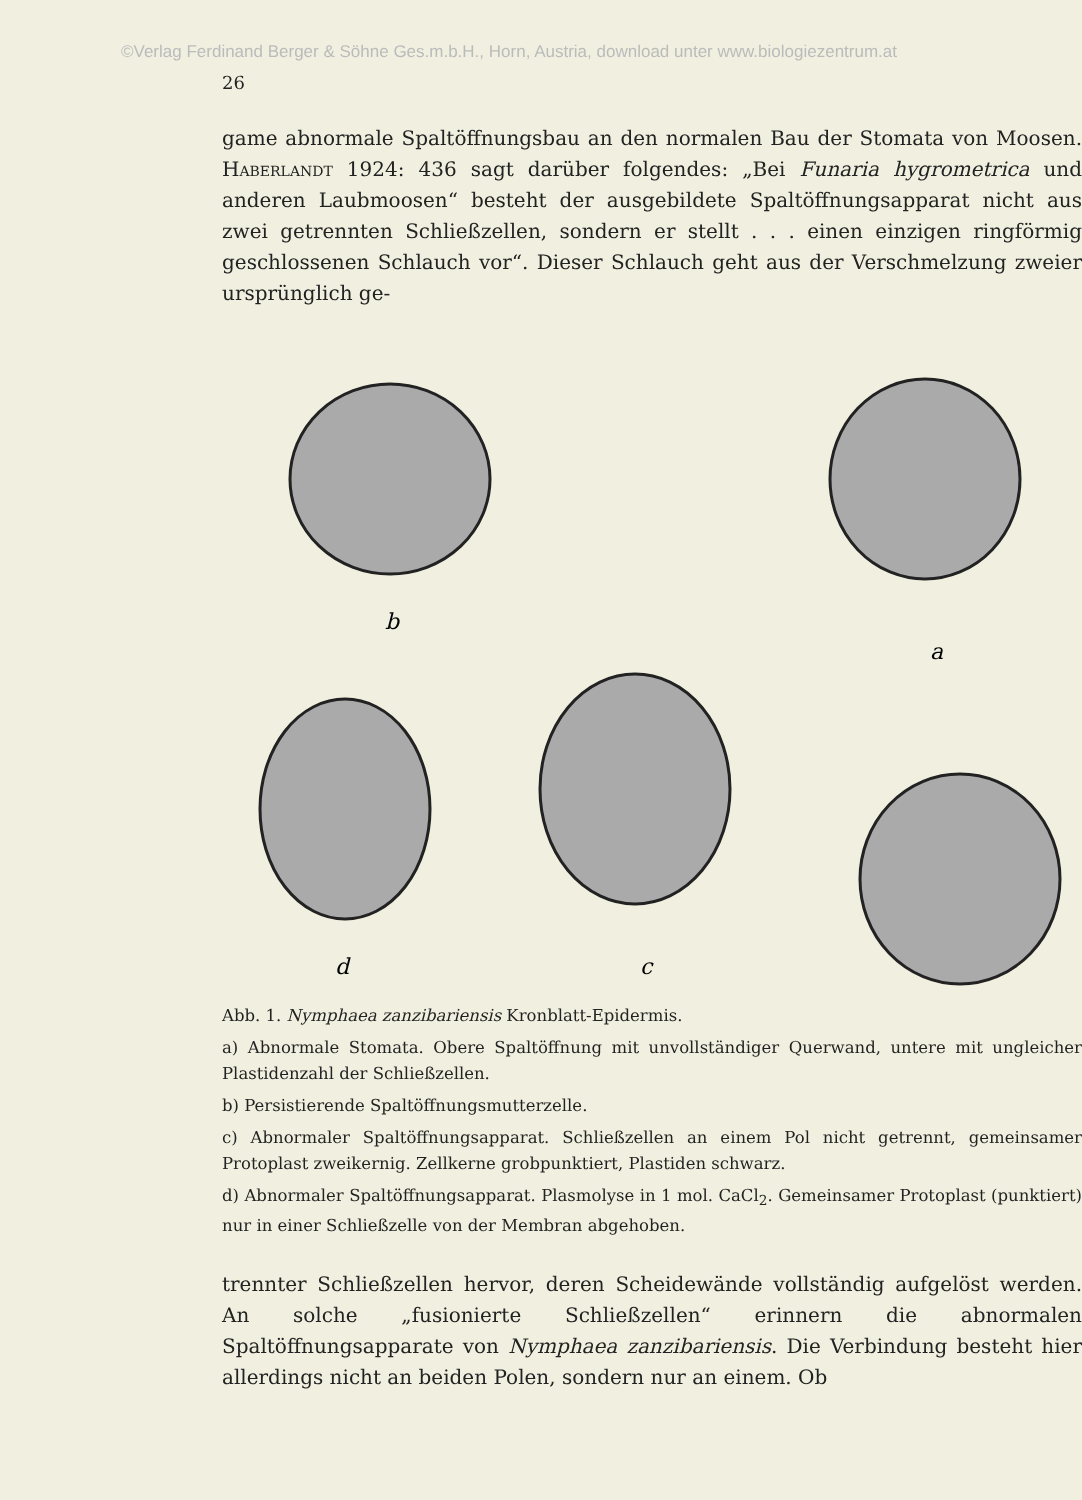©Verlag Ferdinand Berger & Söhne Ges.m.b.H., Horn, Austria, download unter www.biologiezentrum.at
26
game abnormale Spaltöffnungsbau an den normalen Bau der Stomata von Moosen. Haberlandt 1924: 436 sagt darüber folgendes: „Bei Funaria hygrometrica und anderen Laubmoosen“ besteht der ausgebildete Spaltöffnungsapparat nicht aus zwei getrennten Schließzellen, sondern er stellt . . . einen einzigen ringförmig geschlossenen Schlauch vor“. Dieser Schlauch geht aus der Verschmelzung zweier ursprünglich ge-
b
a
d
c
Abb. 1. Nymphaea zanzibariensis Kronblatt-Epidermis.
a) Abnormale Stomata. Obere Spaltöffnung mit unvollständiger Querwand, untere mit ungleicher Plastidenzahl der Schließzellen.
b) Persistierende Spaltöffnungsmutterzelle.
c) Abnormaler Spaltöffnungsapparat. Schließzellen an einem Pol nicht getrennt, gemeinsamer Protoplast zweikernig. Zellkerne grobpunktiert, Plastiden schwarz.
d) Abnormaler Spaltöffnungsapparat. Plasmolyse in 1 mol. CaCl<sub>2</sub>. Gemeinsamer Protoplast (punktiert) nur in einer Schließzelle von der Membran abgehoben.
trennter Schließzellen hervor, deren Scheidewände vollständig aufgelöst werden. An solche „fusionierte Schließzellen“ erinnern die abnormalen Spaltöffnungsapparate von Nymphaea zanzibariensis. Die Verbindung besteht hier allerdings nicht an beiden Polen, sondern nur an einem. Ob